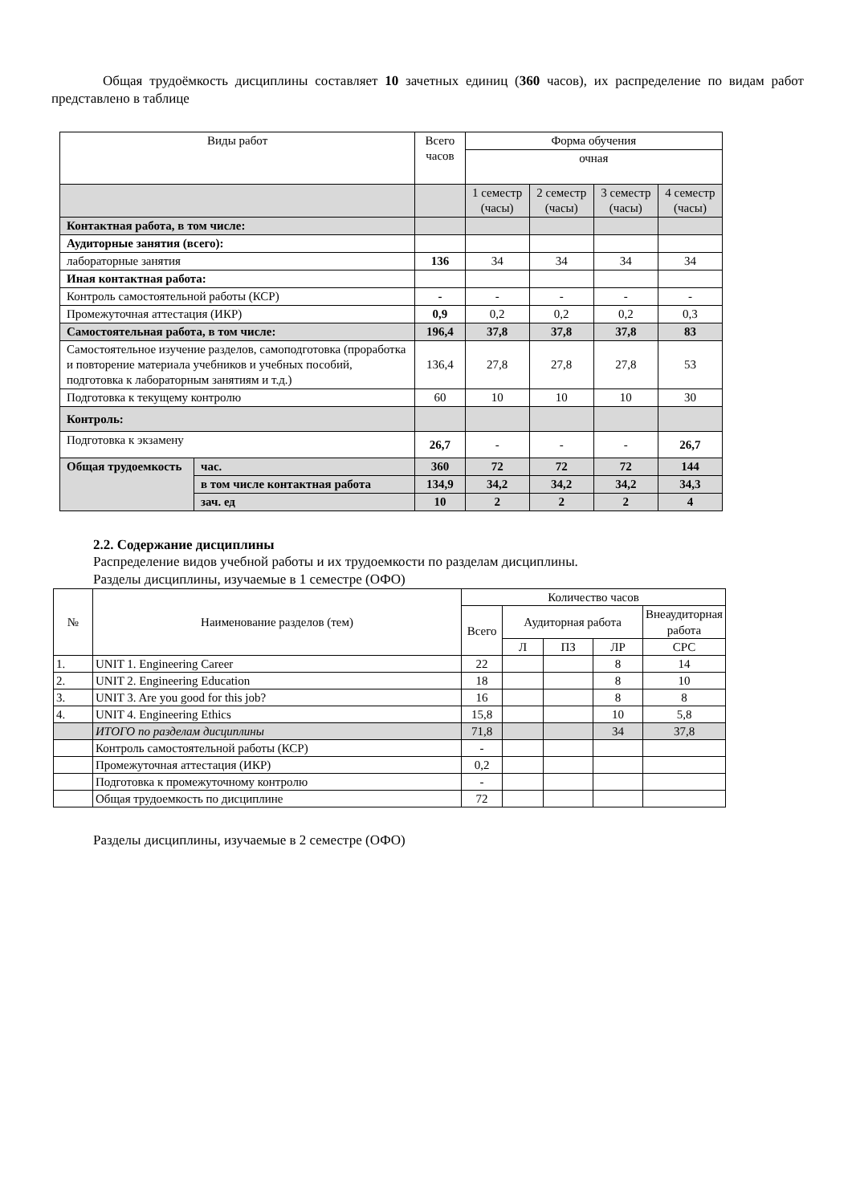Общая трудоёмкость дисциплины составляет 10 зачетных единиц (360 часов), их распределение по видам работ представлено в таблице
| Виды работ | | Всего часов | Форма обучения | | | |
| | | | очная | | | |
| | | | 1 семестр (часы) | 2 семестр (часы) | 3 семестр (часы) | 4 семестр (часы) |
| Контактная работа, в том числе: | | | | | | |
| Аудиторные занятия (всего): | | | | | | |
| лабораторные занятия | | 136 | 34 | 34 | 34 | 34 |
| Иная контактная работа: | | | | | | |
| Контроль самостоятельной работы (КСР) | | - | - | - | - | - |
| Промежуточная аттестация (ИКР) | | 0,9 | 0,2 | 0,2 | 0,2 | 0,3 |
| Самостоятельная работа, в том числе: | | 196,4 | 37,8 | 37,8 | 37,8 | 83 |
| Самостоятельное изучение разделов, самоподготовка (проработка и повторение материала учебников и учебных пособий, подготовка к лабораторным занятиям и т.д.) | | 136,4 | 27,8 | 27,8 | 27,8 | 53 |
| Подготовка к текущему контролю | | 60 | 10 | 10 | 10 | 30 |
| Контроль: | | | | | | |
| Подготовка к экзамену | | 26,7 | - | - | - | 26,7 |
| Общая трудоемкость | час. | 360 | 72 | 72 | 72 | 144 |
| | в том числе контактная работа | 134,9 | 34,2 | 34,2 | 34,2 | 34,3 |
| | зач. ед | 10 | 2 | 2 | 2 | 4 |
2.2. Содержание дисциплины
Распределение видов учебной работы и их трудоемкости по разделам дисциплины.
Разделы дисциплины, изучаемые в 1 семестре (ОФО)
| № | Наименование разделов (тем) | Количество часов | | | | |
| | | Всего | Аудиторная работа | | | Внеаудиторная работа |
| | | | Л | ПЗ | ЛР | СРС |
| 1. | UNIT 1. Engineering Career | 22 | | | 8 | 14 |
| 2. | UNIT 2. Engineering Education | 18 | | | 8 | 10 |
| 3. | UNIT 3. Are you good for this job? | 16 | | | 8 | 8 |
| 4. | UNIT 4. Engineering Ethics | 15,8 | | | 10 | 5,8 |
| | ИТОГО по разделам дисциплины | 71,8 | | | 34 | 37,8 |
| | Контроль самостоятельной работы (КСР) | - | | | | |
| | Промежуточная аттестация (ИКР) | 0,2 | | | | |
| | Подготовка к промежуточному контролю | - | | | | |
| | Общая трудоемкость по дисциплине | 72 | | | | |
Разделы дисциплины, изучаемые в 2 семестре (ОФО)